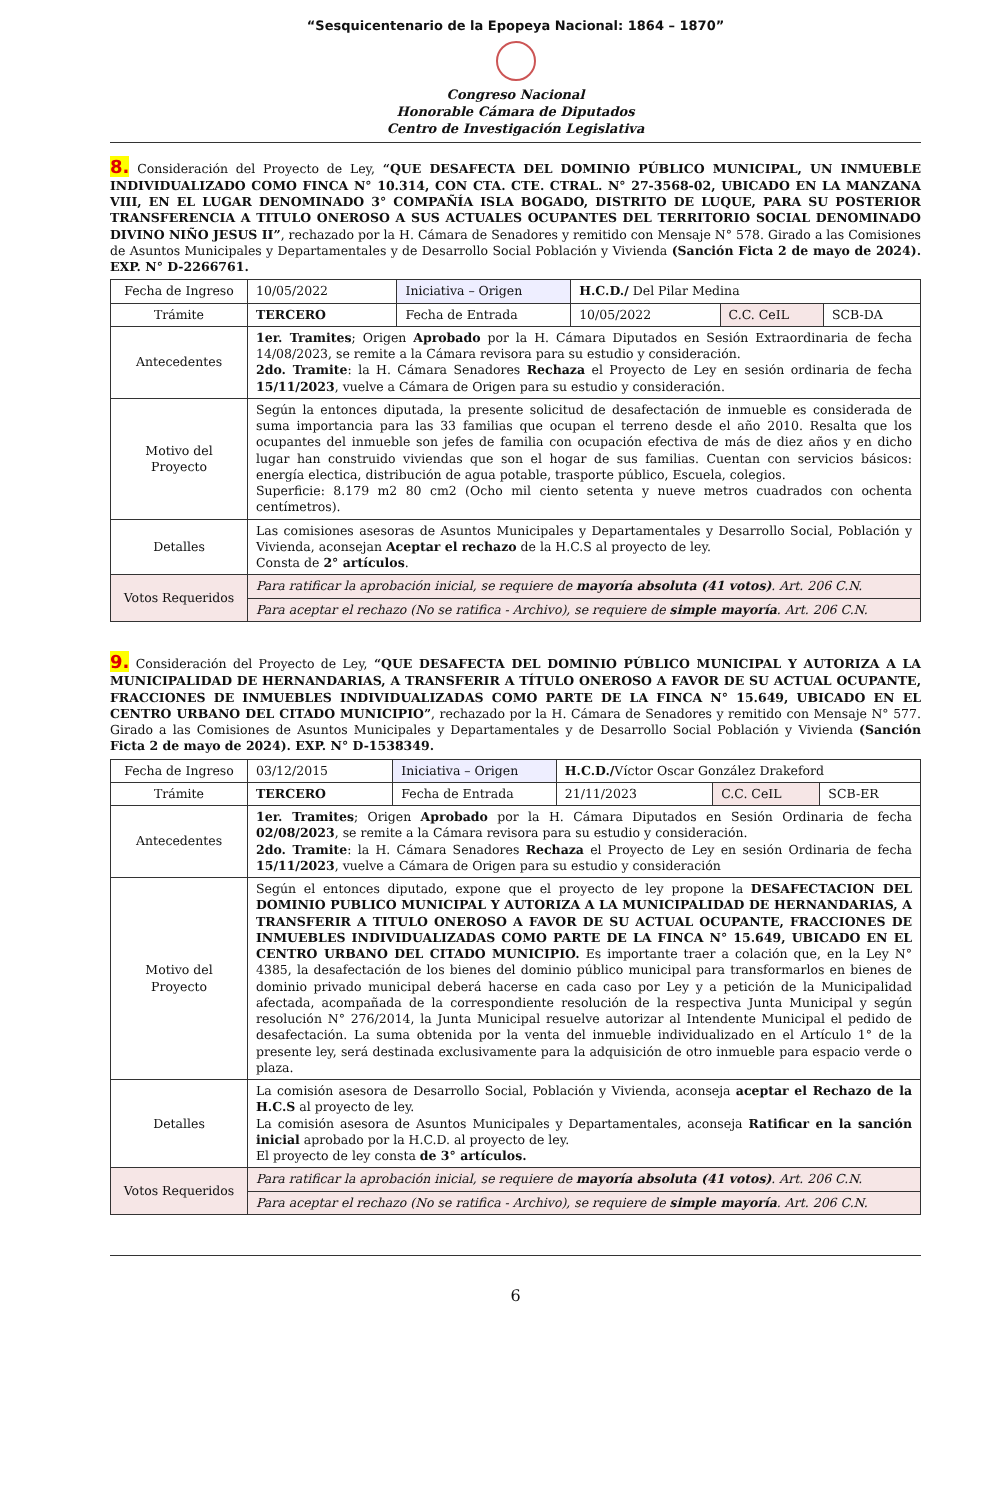“Sesquicentenario de la Epopeya Nacional: 1864 – 1870”
Congreso Nacional
Honorable Cámara de Diputados
Centro de Investigación Legislativa
8. Consideración del Proyecto de Ley, “QUE DESAFECTA DEL DOMINIO PÚBLICO MUNICIPAL, UN INMUEBLE INDIVIDUALIZADO COMO FINCA N° 10.314, CON CTA. CTE. CTRAL. N° 27-3568-02, UBICADO EN LA MANZANA VIII, EN EL LUGAR DENOMINADO 3° COMPAÑÍA ISLA BOGADO, DISTRITO DE LUQUE, PARA SU POSTERIOR TRANSFERENCIA A TITULO ONEROSO A SUS ACTUALES OCUPANTES DEL TERRITORIO SOCIAL DENOMINADO DIVINO NIÑO JESUS II”, rechazado por la H. Cámara de Senadores y remitido con Mensaje N° 578. Girado a las Comisiones de Asuntos Municipales y Departamentales y de Desarrollo Social Población y Vivienda (Sanción Ficta 2 de mayo de 2024). EXP. N° D-2266761.
| Fecha de Ingreso | 10/05/2022 | Iniciativa – Origen | H.C.D./ Del Pilar Medina | | |
| Trámite | TERCERO | Fecha de Entrada | 10/05/2022 | C.C. CeIL | SCB-DA |
| Antecedentes | 1er. Tramites ; Origen Aprobado por la H. Cámara Diputados en Sesión Extraordinaria de fecha 14/08/2023, se remite a la Cámara revisora para su estudio y consideración. 2do. Tramite : la H. Cámara Senadores Rechaza el Proyecto de Ley en sesión ordinaria de fecha 15/11/2023 , vuelve a Cámara de Origen para su estudio y consideración. | | | | |
| Motivo del Proyecto | Según la entonces diputada, la presente solicitud de desafectación de inmueble es considerada de suma importancia para las 33 familias que ocupan el terreno desde el año 2010. Resalta que los ocupantes del inmueble son jefes de familia con ocupación efectiva de más de diez años y en dicho lugar han construido viviendas que son el hogar de sus familias. Cuentan con servicios básicos: energía electica, distribución de agua potable, trasporte público, Escuela, colegios. Superficie: 8.179 m2 80 cm2 (Ocho mil ciento setenta y nueve metros cuadrados con ochenta centímetros). | | | | |
| Detalles | Las comisiones asesoras de Asuntos Municipales y Departamentales y Desarrollo Social, Población y Vivienda, aconsejan Aceptar el rechazo de la H.C.S al proyecto de ley. Consta de 2° artículos . | | | | |
| Votos Requeridos | Para ratificar la aprobación inicial, se requiere de mayoría absoluta (41 votos) . Art. 206 C.N. | | | | |
| | Para aceptar el rechazo (No se ratifica - Archivo), se requiere de simple mayoría . Art. 206 C.N. | | | | |
9. Consideración del Proyecto de Ley, “QUE DESAFECTA DEL DOMINIO PÚBLICO MUNICIPAL Y AUTORIZA A LA MUNICIPALIDAD DE HERNANDARIAS, A TRANSFERIR A TÍTULO ONEROSO A FAVOR DE SU ACTUAL OCUPANTE, FRACCIONES DE INMUEBLES INDIVIDUALIZADAS COMO PARTE DE LA FINCA N° 15.649, UBICADO EN EL CENTRO URBANO DEL CITADO MUNICIPIO”, rechazado por la H. Cámara de Senadores y remitido con Mensaje N° 577. Girado a las Comisiones de Asuntos Municipales y Departamentales y de Desarrollo Social Población y Vivienda (Sanción Ficta 2 de mayo de 2024). EXP. N° D-1538349.
| Fecha de Ingreso | 03/12/2015 | Iniciativa – Origen | H.C.D./ Víctor Oscar González Drakeford | | |
| Trámite | TERCERO | Fecha de Entrada | 21/11/2023 | C.C. CeIL | SCB-ER |
| Antecedentes | 1er. Tramites ; Origen Aprobado por la H. Cámara Diputados en Sesión Ordinaria de fecha 02/08/2023 , se remite a la Cámara revisora para su estudio y consideración. 2do. Tramite : la H. Cámara Senadores Rechaza el Proyecto de Ley en sesión Ordinaria de fecha 15/11/2023 , vuelve a Cámara de Origen para su estudio y consideración | | | | |
| Motivo del Proyecto | Según el entonces diputado, expone que el proyecto de ley propone la DESAFECTACION DEL DOMINIO PUBLICO MUNICIPAL Y AUTORIZA A LA MUNICIPALIDAD DE HERNANDARIAS, A TRANSFERIR A TITULO ONEROSO A FAVOR DE SU ACTUAL OCUPANTE, FRACCIONES DE INMUEBLES INDIVIDUALIZADAS COMO PARTE DE LA FINCA N° 15.649, UBICADO EN EL CENTRO URBANO DEL CITADO MUNICIPIO. Es importante traer a colación que, en la Ley N° 4385, la desafectación de los bienes del dominio público municipal para transformarlos en bienes de dominio privado municipal deberá hacerse en cada caso por Ley y a petición de la Municipalidad afectada, acompañada de la correspondiente resolución de la respectiva Junta Municipal y según resolución N° 276/2014, la Junta Municipal resuelve autorizar al Intendente Municipal el pedido de desafectación. La suma obtenida por la venta del inmueble individualizado en el Artículo 1° de la presente ley, será destinada exclusivamente para la adquisición de otro inmueble para espacio verde o plaza. | | | | |
| Detalles | La comisión asesora de Desarrollo Social, Población y Vivienda, aconseja aceptar el Rechazo de la H.C.S al proyecto de ley. La comisión asesora de Asuntos Municipales y Departamentales, aconseja Ratificar en la sanción inicial aprobado por la H.C.D. al proyecto de ley. El proyecto de ley consta de 3° artículos. | | | | |
| Votos Requeridos | Para ratificar la aprobación inicial, se requiere de mayoría absoluta (41 votos) . Art. 206 C.N. | | | | |
| | Para aceptar el rechazo (No se ratifica - Archivo), se requiere de simple mayoría . Art. 206 C.N. | | | | |
6